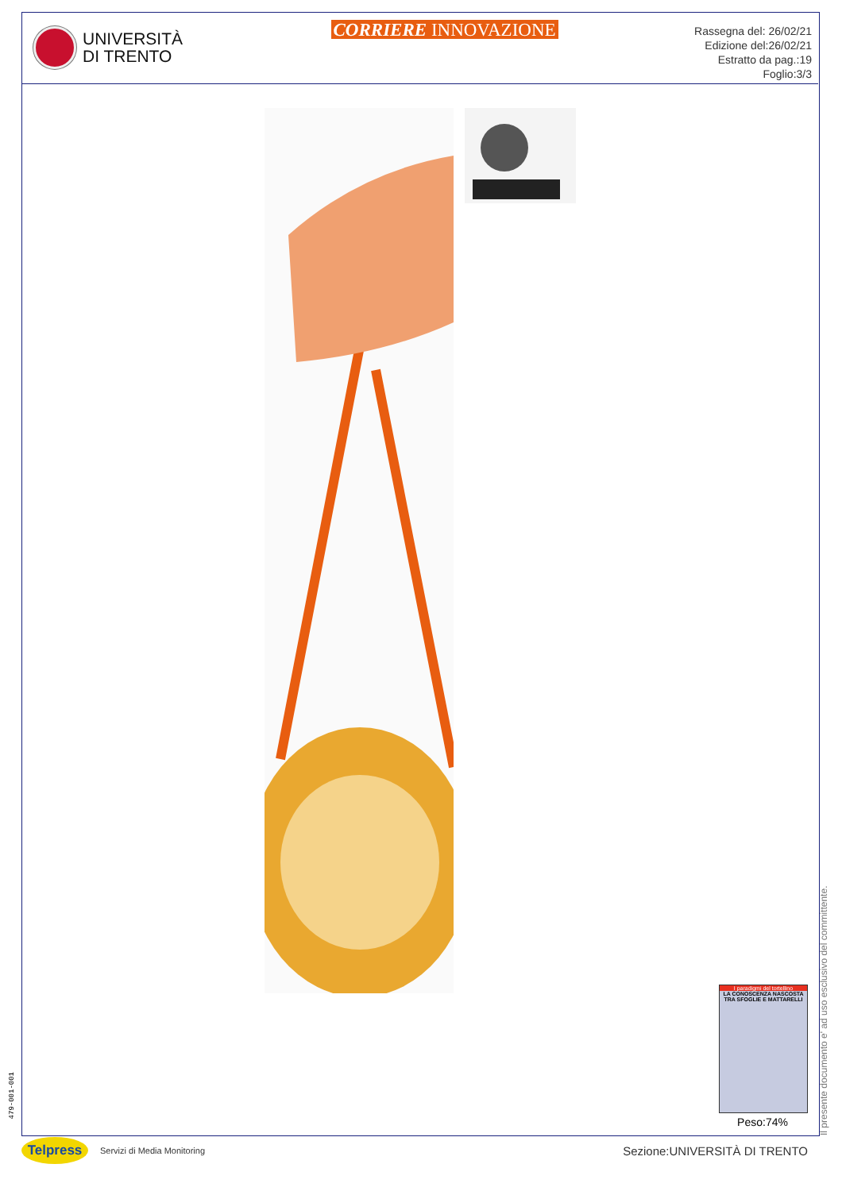UNIVERSITÀ
DI TRENTO
CORRIERE INNOVAZIONE
Rassegna del: 26/02/21
Edizione del:26/02/21
Estratto da pag.:19
Foglio:3/3
I paradigmi del tortellino
LA CONOSCENZA NASCOSTA TRA SFOGLIE E MATTARELLI
Peso:74%
Il presente documento e' ad uso esclusivo del committente.
479-001-001
Telpress
Servizi di Media Monitoring
Sezione:UNIVERSITÀ DI TRENTO